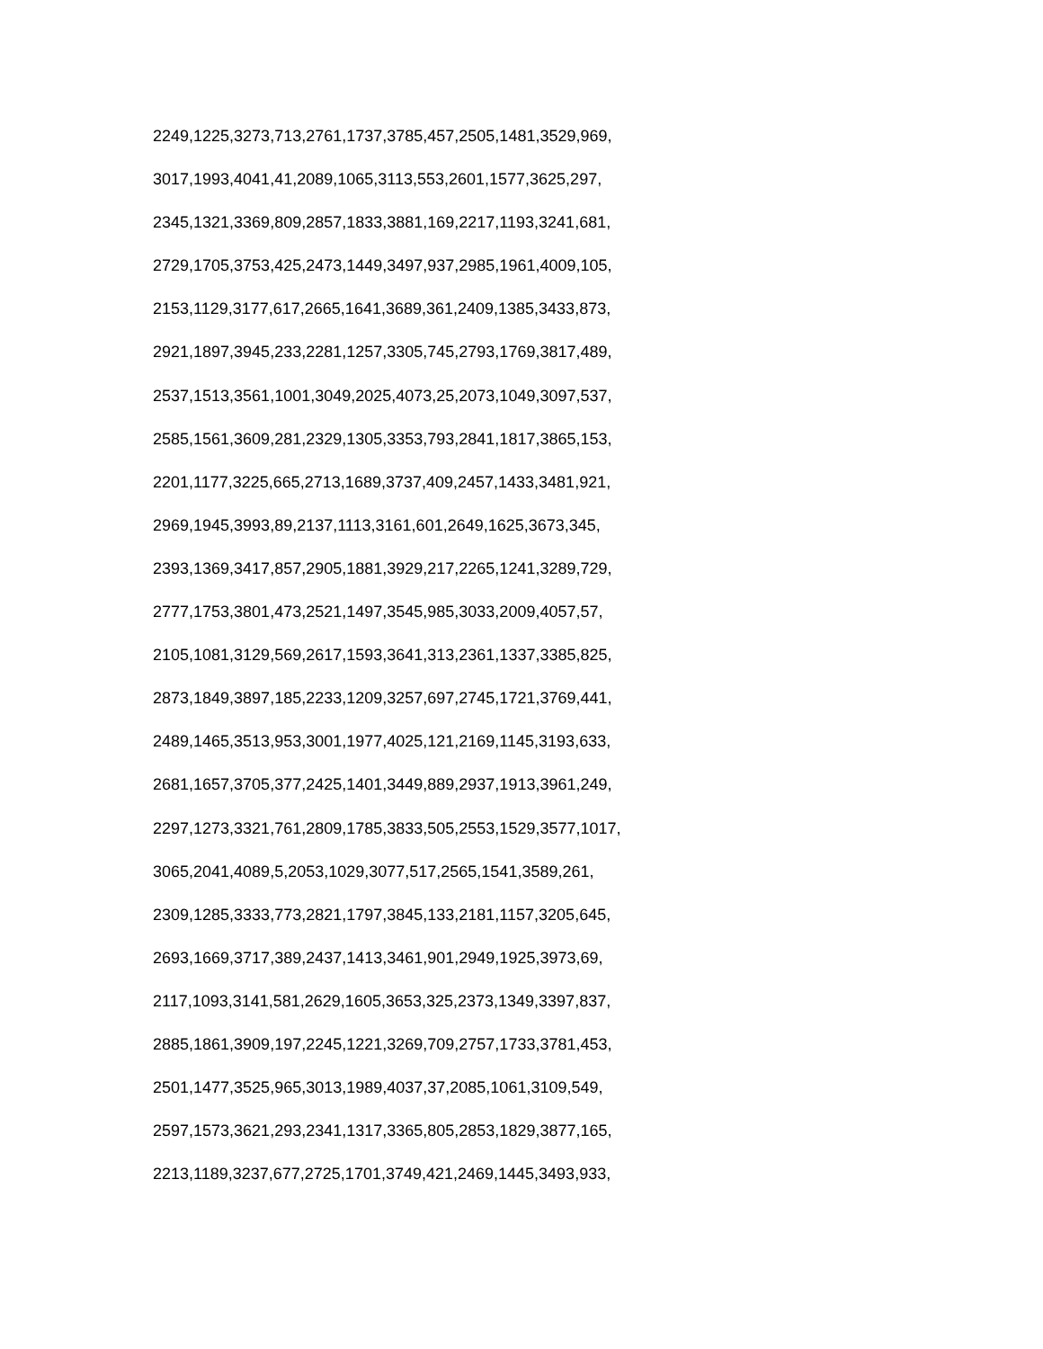2249,1225,3273,713,2761,1737,3785,457,2505,1481,3529,969,
3017,1993,4041,41,2089,1065,3113,553,2601,1577,3625,297,
2345,1321,3369,809,2857,1833,3881,169,2217,1193,3241,681,
2729,1705,3753,425,2473,1449,3497,937,2985,1961,4009,105,
2153,1129,3177,617,2665,1641,3689,361,2409,1385,3433,873,
2921,1897,3945,233,2281,1257,3305,745,2793,1769,3817,489,
2537,1513,3561,1001,3049,2025,4073,25,2073,1049,3097,537,
2585,1561,3609,281,2329,1305,3353,793,2841,1817,3865,153,
2201,1177,3225,665,2713,1689,3737,409,2457,1433,3481,921,
2969,1945,3993,89,2137,1113,3161,601,2649,1625,3673,345,
2393,1369,3417,857,2905,1881,3929,217,2265,1241,3289,729,
2777,1753,3801,473,2521,1497,3545,985,3033,2009,4057,57,
2105,1081,3129,569,2617,1593,3641,313,2361,1337,3385,825,
2873,1849,3897,185,2233,1209,3257,697,2745,1721,3769,441,
2489,1465,3513,953,3001,1977,4025,121,2169,1145,3193,633,
2681,1657,3705,377,2425,1401,3449,889,2937,1913,3961,249,
2297,1273,3321,761,2809,1785,3833,505,2553,1529,3577,1017,
3065,2041,4089,5,2053,1029,3077,517,2565,1541,3589,261,
2309,1285,3333,773,2821,1797,3845,133,2181,1157,3205,645,
2693,1669,3717,389,2437,1413,3461,901,2949,1925,3973,69,
2117,1093,3141,581,2629,1605,3653,325,2373,1349,3397,837,
2885,1861,3909,197,2245,1221,3269,709,2757,1733,3781,453,
2501,1477,3525,965,3013,1989,4037,37,2085,1061,3109,549,
2597,1573,3621,293,2341,1317,3365,805,2853,1829,3877,165,
2213,1189,3237,677,2725,1701,3749,421,2469,1445,3493,933,